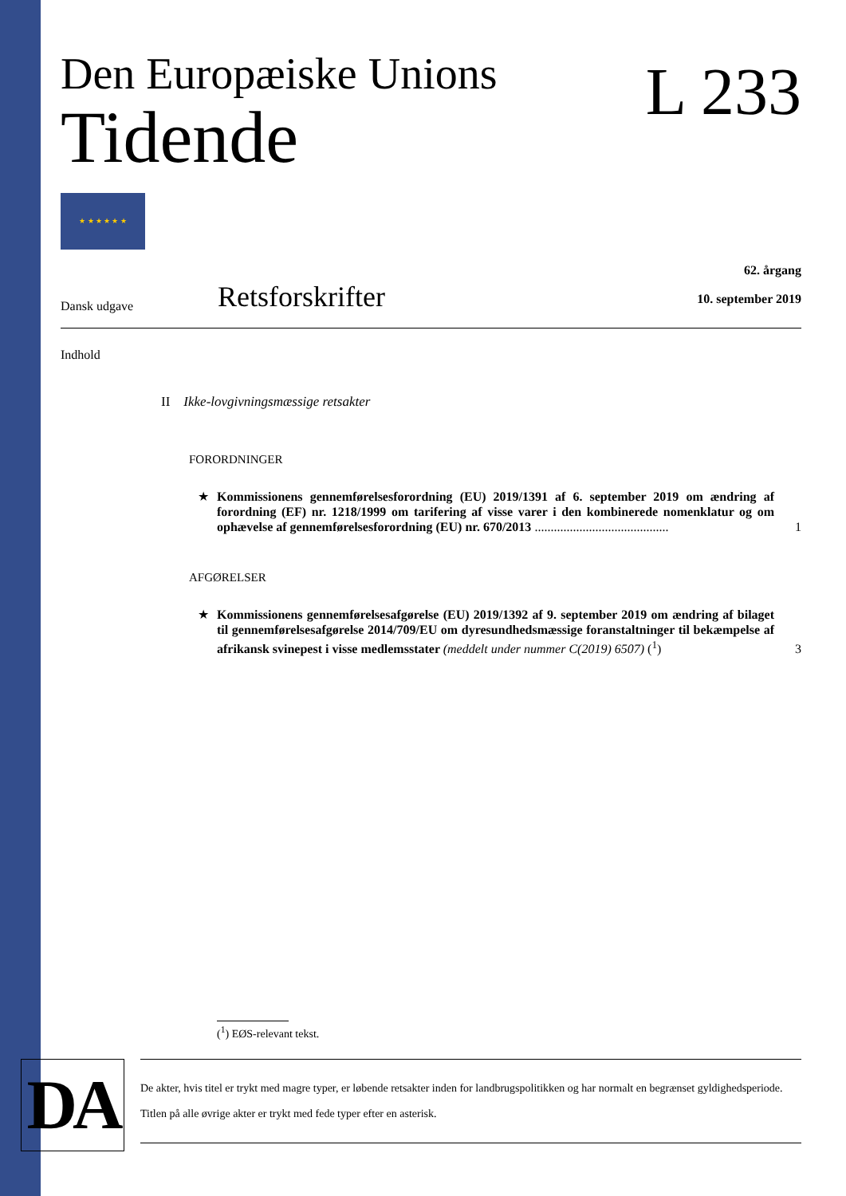DA
Den Europæiske Unions
Tidende
L 233
★ ★ ★ ★ ★ ★
Dansk udgave
Retsforskrifter
62. årgang
10. september 2019
Indhold
II Ikke-lovgivningsmæssige retsakter
FORORDNINGER
★ Kommissionens gennemførelsesforordning (EU) 2019/1391 af 6. september 2019 om ændring af forordning (EF) nr. 1218/1999 om tarifering af visse varer i den kombinerede nomenklatur og om ophævelse af gennemførelsesforordning (EU) nr. 670/2013 ..........................................
1
AFGØRELSER
★ Kommissionens gennemførelsesafgørelse (EU) 2019/1392 af 9. september 2019 om ændring af bilaget til gennemførelsesafgørelse 2014/709/EU om dyresundhedsmæssige foranstaltninger til bekæmpelse af afrikansk svinepest i visse medlemsstater (meddelt under nummer C(2019) 6507) (<sup>1</sup>)
3
(<sup>1</sup>) EØS-relevant tekst.
De akter, hvis titel er trykt med magre typer, er løbende retsakter inden for landbrugspolitikken og har normalt en begrænset gyldighedsperiode.
Titlen på alle øvrige akter er trykt med fede typer efter en asterisk.